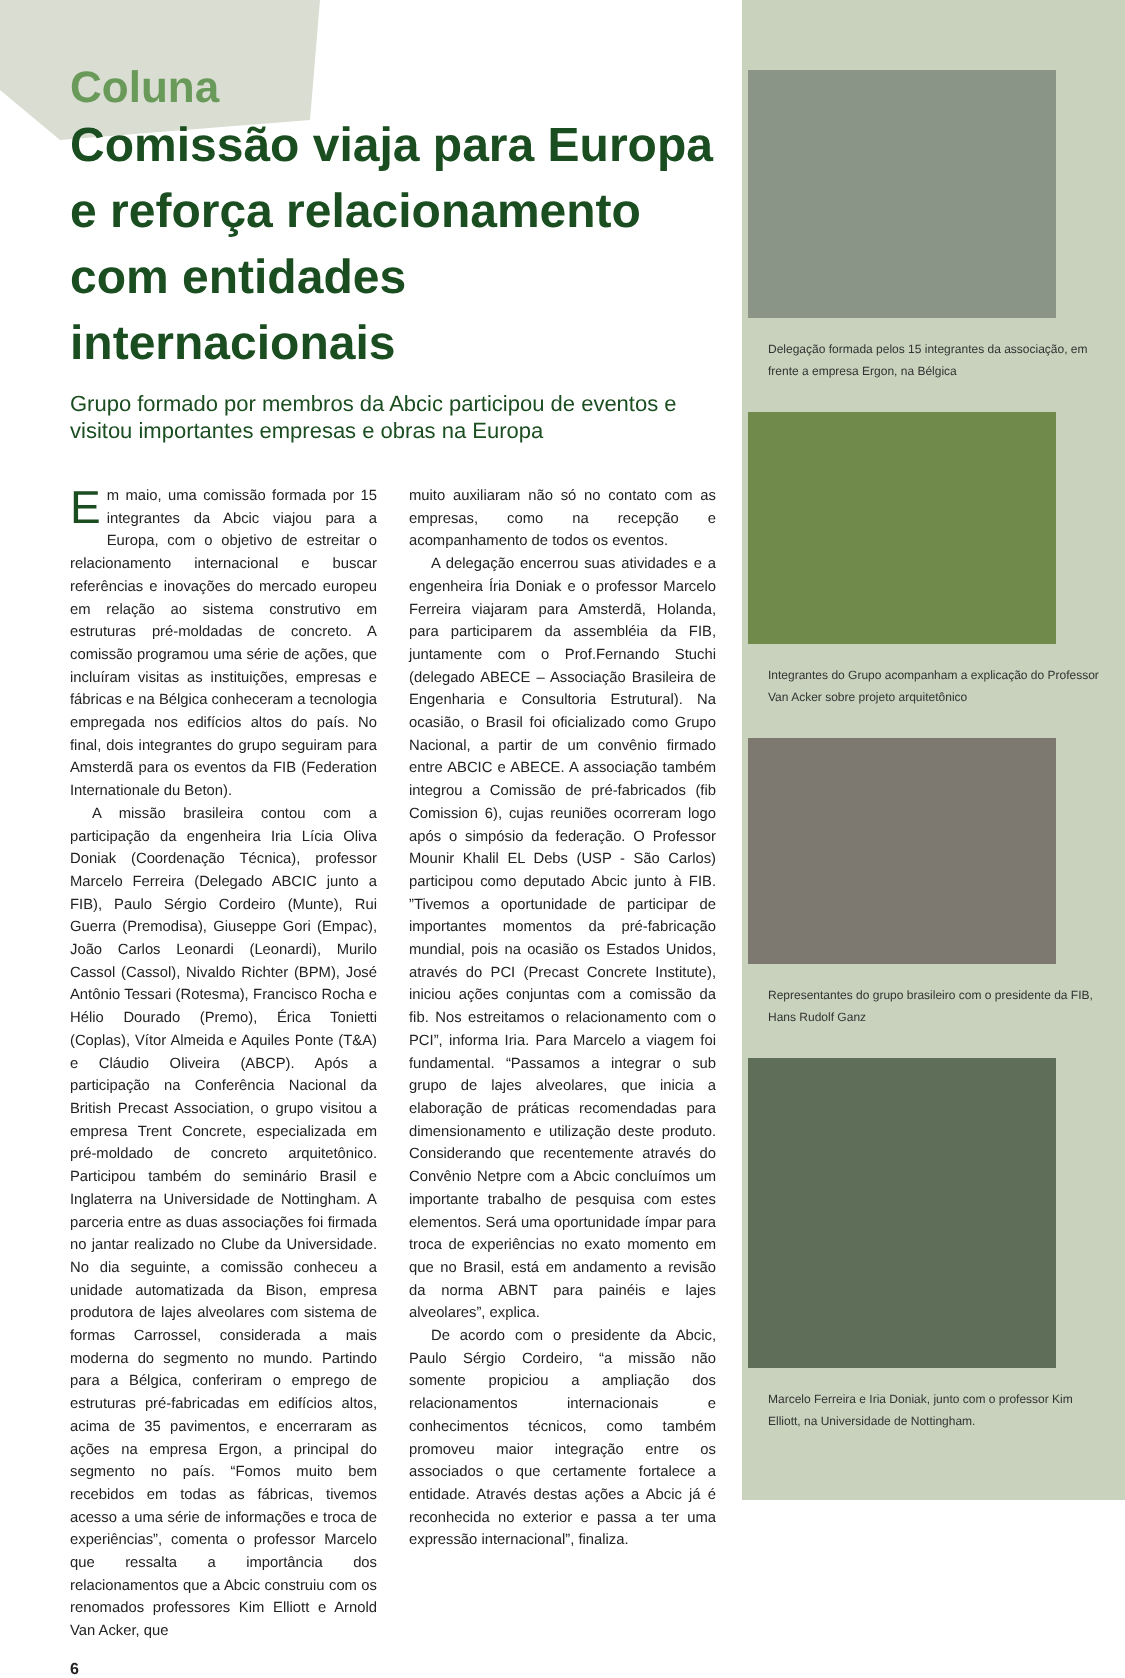Coluna
Comissão viaja para Europa e reforça relacionamento com entidades internacionais
Grupo formado por membros da Abcic participou de eventos e visitou importantes empresas e obras na Europa
Em maio, uma comissão formada por 15 integrantes da Abcic viajou para a Europa, com o objetivo de estreitar o relacionamento internacional e buscar referências e inovações do mercado europeu em relação ao sistema construtivo em estruturas pré-moldadas de concreto. A comissão programou uma série de ações, que incluíram visitas as instituições, empresas e fábricas e na Bélgica conheceram a tecnologia empregada nos edifícios altos do país. No final, dois integrantes do grupo seguiram para Amsterdã para os eventos da FIB (Federation Internationale du Beton).
A missão brasileira contou com a participação da engenheira Iria Lícia Oliva Doniak (Coordenação Técnica), professor Marcelo Ferreira (Delegado ABCIC junto a FIB), Paulo Sérgio Cordeiro (Munte), Rui Guerra (Premodisa), Giuseppe Gori (Empac), João Carlos Leonardi (Leonardi), Murilo Cassol (Cassol), Nivaldo Richter (BPM), José Antônio Tessari (Rotesma), Francisco Rocha e Hélio Dourado (Premo), Érica Tonietti (Coplas), Vítor Almeida e Aquiles Ponte (T&A) e Cláudio Oliveira (ABCP). Após a participação na Conferência Nacional da British Precast Association, o grupo visitou a empresa Trent Concrete, especializada em pré-moldado de concreto arquitetônico. Participou também do seminário Brasil e Inglaterra na Universidade de Nottingham. A parceria entre as duas associações foi firmada no jantar realizado no Clube da Universidade. No dia seguinte, a comissão conheceu a unidade automatizada da Bison, empresa produtora de lajes alveolares com sistema de formas Carrossel, considerada a mais moderna do segmento no mundo. Partindo para a Bélgica, conferiram o emprego de estruturas pré-fabricadas em edifícios altos, acima de 35 pavimentos, e encerraram as ações na empresa Ergon, a principal do segmento no país. “Fomos muito bem recebidos em todas as fábricas, tivemos acesso a uma série de informações e troca de experiências”, comenta o professor Marcelo que ressalta a importância dos relacionamentos que a Abcic construiu com os renomados professores Kim Elliott e Arnold Van Acker, que
muito auxiliaram não só no contato com as empresas, como na recepção e acompanhamento de todos os eventos.
A delegação encerrou suas atividades e a engenheira Íria Doniak e o professor Marcelo Ferreira viajaram para Amsterdã, Holanda, para participarem da assembléia da FIB, juntamente com o Prof.Fernando Stuchi (delegado ABECE – Associação Brasileira de Engenharia e Consultoria Estrutural). Na ocasião, o Brasil foi oficializado como Grupo Nacional, a partir de um convênio firmado entre ABCIC e ABECE. A associação também integrou a Comissão de pré-fabricados (fib Comission 6), cujas reuniões ocorreram logo após o simpósio da federação. O Professor Mounir Khalil EL Debs (USP - São Carlos) participou como deputado Abcic junto à FIB. ”Tivemos a oportunidade de participar de importantes momentos da pré-fabricação mundial, pois na ocasião os Estados Unidos, através do PCI (Precast Concrete Institute), iniciou ações conjuntas com a comissão da fib. Nos estreitamos o relacionamento com o PCI”, informa Iria. Para Marcelo a viagem foi fundamental. “Passamos a integrar o sub grupo de lajes alveolares, que inicia a elaboração de práticas recomendadas para dimensionamento e utilização deste produto. Considerando que recentemente através do Convênio Netpre com a Abcic concluímos um importante trabalho de pesquisa com estes elementos. Será uma oportunidade ímpar para troca de experiências no exato momento em que no Brasil, está em andamento a revisão da norma ABNT para painéis e lajes alveolares”, explica.
De acordo com o presidente da Abcic, Paulo Sérgio Cordeiro, “a missão não somente propiciou a ampliação dos relacionamentos internacionais e conhecimentos técnicos, como também promoveu maior integração entre os associados o que certamente fortalece a entidade. Através destas ações a Abcic já é reconhecida no exterior e passa a ter uma expressão internacional”, finaliza.
6
Delegação formada pelos 15 integrantes da associação, em frente a empresa Ergon, na Bélgica
Integrantes do Grupo acompanham a explicação do Professor Van Acker sobre projeto arquitetônico
Representantes do grupo brasileiro com o presidente da FIB, Hans Rudolf Ganz
Marcelo Ferreira e Iria Doniak, junto com o professor Kim Elliott, na Universidade de Nottingham.